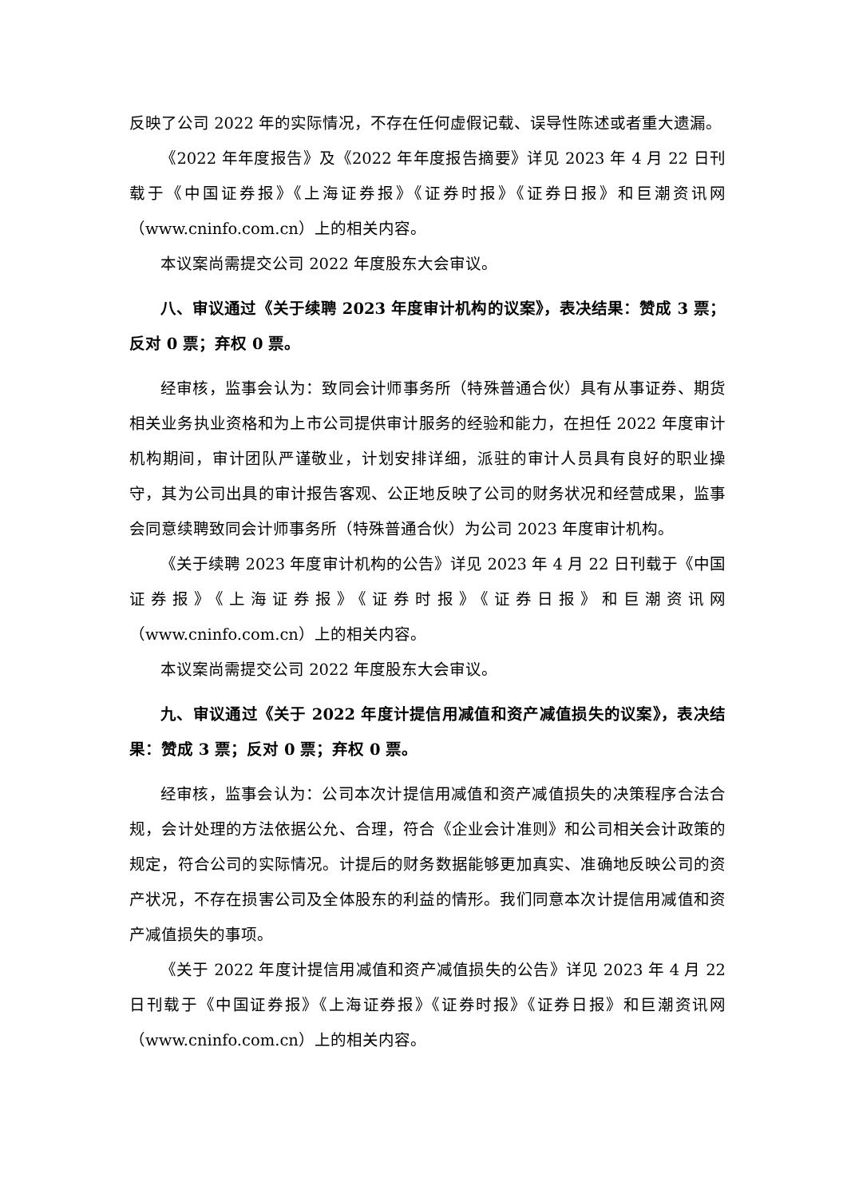反映了公司 2022 年的实际情况，不存在任何虚假记载、误导性陈述或者重大遗漏。
《2022 年年度报告》及《2022 年年度报告摘要》详见 2023 年 4 月 22 日刊载于《中国证券报》《上海证券报》《证券时报》《证券日报》和巨潮资讯网（www.cninfo.com.cn）上的相关内容。
本议案尚需提交公司 2022 年度股东大会审议。
八、审议通过《关于续聘 2023 年度审计机构的议案》，表决结果：赞成 3 票；反对 0 票；弃权 0 票。
经审核，监事会认为：致同会计师事务所（特殊普通合伙）具有从事证券、期货相关业务执业资格和为上市公司提供审计服务的经验和能力，在担任 2022 年度审计机构期间，审计团队严谨敬业，计划安排详细，派驻的审计人员具有良好的职业操守，其为公司出具的审计报告客观、公正地反映了公司的财务状况和经营成果，监事会同意续聘致同会计师事务所（特殊普通合伙）为公司 2023 年度审计机构。
《关于续聘 2023 年度审计机构的公告》详见 2023 年 4 月 22 日刊载于《中国证券报》《上海证券报》《证券时报》《证券日报》和巨潮资讯网（www.cninfo.com.cn）上的相关内容。
本议案尚需提交公司 2022 年度股东大会审议。
九、审议通过《关于 2022 年度计提信用减值和资产减值损失的议案》，表决结果：赞成 3 票；反对 0 票；弃权 0 票。
经审核，监事会认为：公司本次计提信用减值和资产减值损失的决策程序合法合规，会计处理的方法依据公允、合理，符合《企业会计准则》和公司相关会计政策的规定，符合公司的实际情况。计提后的财务数据能够更加真实、准确地反映公司的资产状况，不存在损害公司及全体股东的利益的情形。我们同意本次计提信用减值和资产减值损失的事项。
《关于 2022 年度计提信用减值和资产减值损失的公告》详见 2023 年 4 月 22 日刊载于《中国证券报》《上海证券报》《证券时报》《证券日报》和巨潮资讯网（www.cninfo.com.cn）上的相关内容。